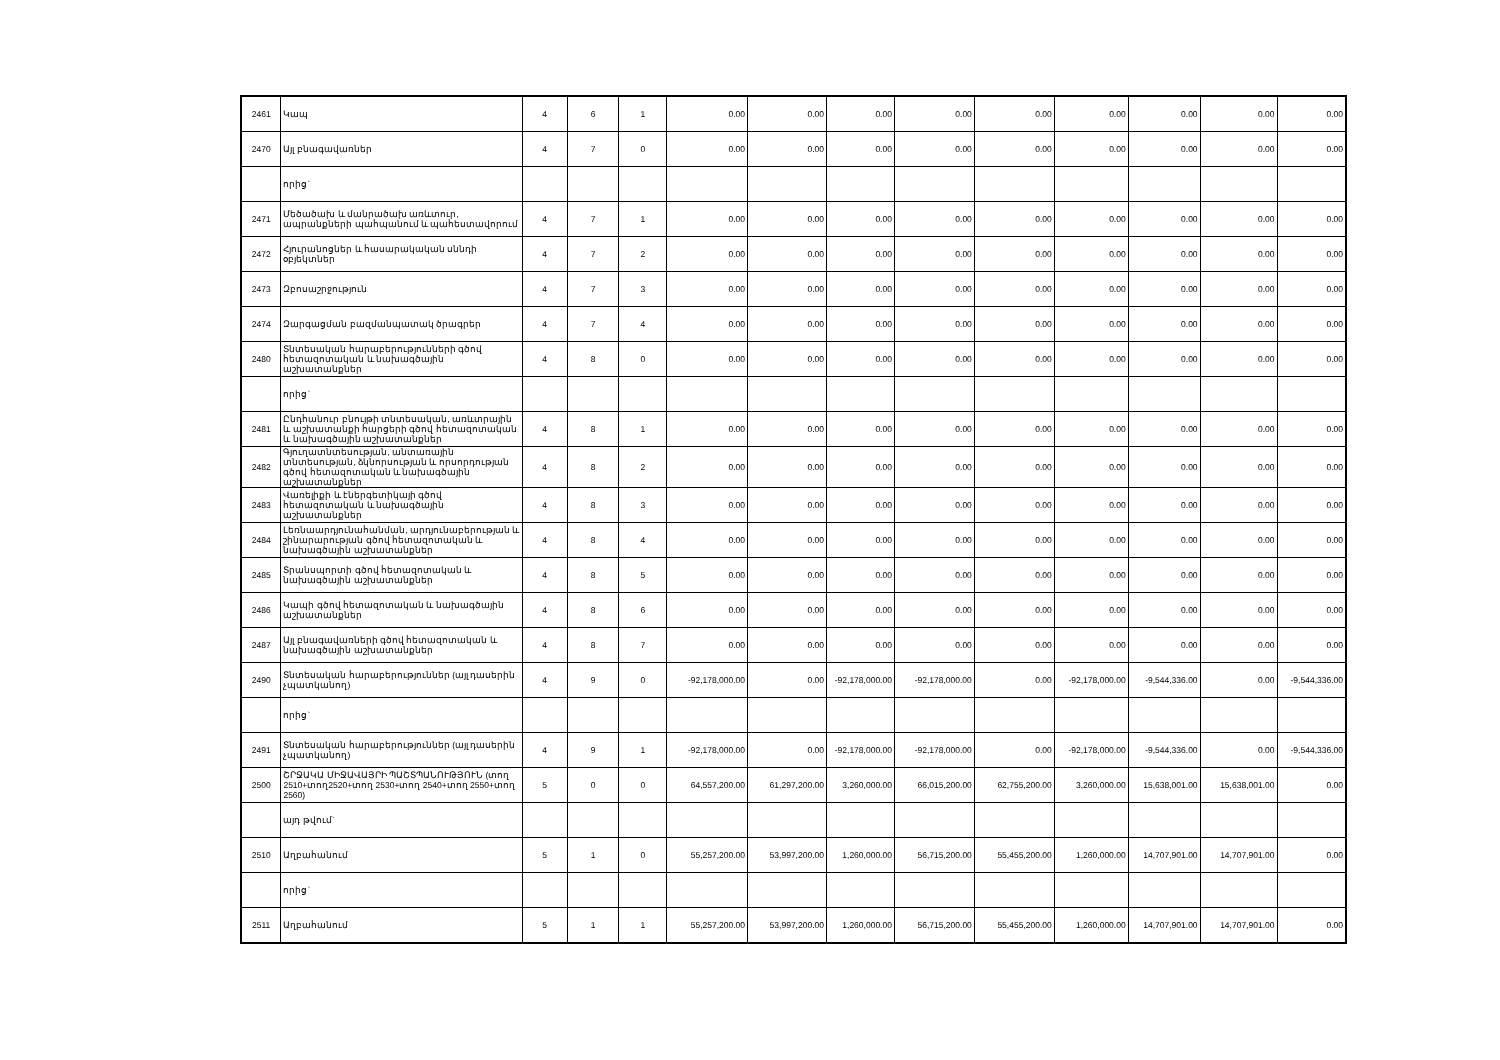| 2461 | Կապ | 4 | 6 | 1 | 0.00 | 0.00 | 0.00 | 0.00 | 0.00 | 0.00 | 0.00 | 0.00 | 0.00 |
| 2470 | Այլ բնագավառներ | 4 | 7 | 0 | 0.00 | 0.00 | 0.00 | 0.00 | 0.00 | 0.00 | 0.00 | 0.00 | 0.00 |
| | որից` | | | | | | | | | | | | |
| 2471 | Մեծածախ և մանրածախ առևտուր, ապրանքների պահպանում և պահեստավորում | 4 | 7 | 1 | 0.00 | 0.00 | 0.00 | 0.00 | 0.00 | 0.00 | 0.00 | 0.00 | 0.00 |
| 2472 | Հյուրանոցներ և հասարակական սննդի օբյեկտներ | 4 | 7 | 2 | 0.00 | 0.00 | 0.00 | 0.00 | 0.00 | 0.00 | 0.00 | 0.00 | 0.00 |
| 2473 | Զբոսաշրջություն | 4 | 7 | 3 | 0.00 | 0.00 | 0.00 | 0.00 | 0.00 | 0.00 | 0.00 | 0.00 | 0.00 |
| 2474 | Զարգացման բազմանպատակ ծրագրեր | 4 | 7 | 4 | 0.00 | 0.00 | 0.00 | 0.00 | 0.00 | 0.00 | 0.00 | 0.00 | 0.00 |
| 2480 | Տնտեսական հարաբերությունների գծով հետազոտական և նախագծային աշխատանքներ | 4 | 8 | 0 | 0.00 | 0.00 | 0.00 | 0.00 | 0.00 | 0.00 | 0.00 | 0.00 | 0.00 |
| | որից` | | | | | | | | | | | | |
| 2481 | Ընդհանուր բնույթի տնտեսական, առևտրային և աշխատանքի հարցերի գծով հետազոտական և նախագծային աշխատանքներ | 4 | 8 | 1 | 0.00 | 0.00 | 0.00 | 0.00 | 0.00 | 0.00 | 0.00 | 0.00 | 0.00 |
| 2482 | Գյուղատնտեսության, անտառային տնտեսության, ձկնորսության և որսորդության գծով հետազոտական և նախագծային աշխատանքներ | 4 | 8 | 2 | 0.00 | 0.00 | 0.00 | 0.00 | 0.00 | 0.00 | 0.00 | 0.00 | 0.00 |
| 2483 | Վառելիքի և էներգետիկայի գծով հետազոտական և նախագծային աշխատանքներ | 4 | 8 | 3 | 0.00 | 0.00 | 0.00 | 0.00 | 0.00 | 0.00 | 0.00 | 0.00 | 0.00 |
| 2484 | Լեռնաարդյունահանման, արդյունաբերության և շինարարության գծով հետազոտական և նախագծային աշխատանքներ | 4 | 8 | 4 | 0.00 | 0.00 | 0.00 | 0.00 | 0.00 | 0.00 | 0.00 | 0.00 | 0.00 |
| 2485 | Տրանսպորտի գծով հետազոտական և նախագծային աշխատանքներ | 4 | 8 | 5 | 0.00 | 0.00 | 0.00 | 0.00 | 0.00 | 0.00 | 0.00 | 0.00 | 0.00 |
| 2486 | Կապի գծով հետազոտական և նախագծային աշխատանքներ | 4 | 8 | 6 | 0.00 | 0.00 | 0.00 | 0.00 | 0.00 | 0.00 | 0.00 | 0.00 | 0.00 |
| 2487 | Այլ բնագավառների գծով հետազոտական և նախագծային աշխատանքներ | 4 | 8 | 7 | 0.00 | 0.00 | 0.00 | 0.00 | 0.00 | 0.00 | 0.00 | 0.00 | 0.00 |
| 2490 | Տնտեսական հարաբերություններ (այլ դասերին չպատկանող) | 4 | 9 | 0 | -92,178,000.00 | 0.00 | -92,178,000.00 | -92,178,000.00 | 0.00 | -92,178,000.00 | -9,544,336.00 | 0.00 | -9,544,336.00 |
| | որից` | | | | | | | | | | | | |
| 2491 | Տնտեսական հարաբերություններ (այլ դասերին չպատկանող) | 4 | 9 | 1 | -92,178,000.00 | 0.00 | -92,178,000.00 | -92,178,000.00 | 0.00 | -92,178,000.00 | -9,544,336.00 | 0.00 | -9,544,336.00 |
| 2500 | ՇՐՋԱԿԱ ՄԻՋԱՎԱՅՐԻ ՊԱՇՏՊԱՆՈՒԹՅՈՒՆ (տող 2510+տող2520+տող 2530+տող 2540+տող 2550+տող 2560) | 5 | 0 | 0 | 64,557,200.00 | 61,297,200.00 | 3,260,000.00 | 66,015,200.00 | 62,755,200.00 | 3,260,000.00 | 15,638,001.00 | 15,638,001.00 | 0.00 |
| | այդ թվում` | | | | | | | | | | | | |
| 2510 | Աղբահանում | 5 | 1 | 0 | 55,257,200.00 | 53,997,200.00 | 1,260,000.00 | 56,715,200.00 | 55,455,200.00 | 1,260,000.00 | 14,707,901.00 | 14,707,901.00 | 0.00 |
| | որից` | | | | | | | | | | | | |
| 2511 | Աղբահանում | 5 | 1 | 1 | 55,257,200.00 | 53,997,200.00 | 1,260,000.00 | 56,715,200.00 | 55,455,200.00 | 1,260,000.00 | 14,707,901.00 | 14,707,901.00 | 0.00 |